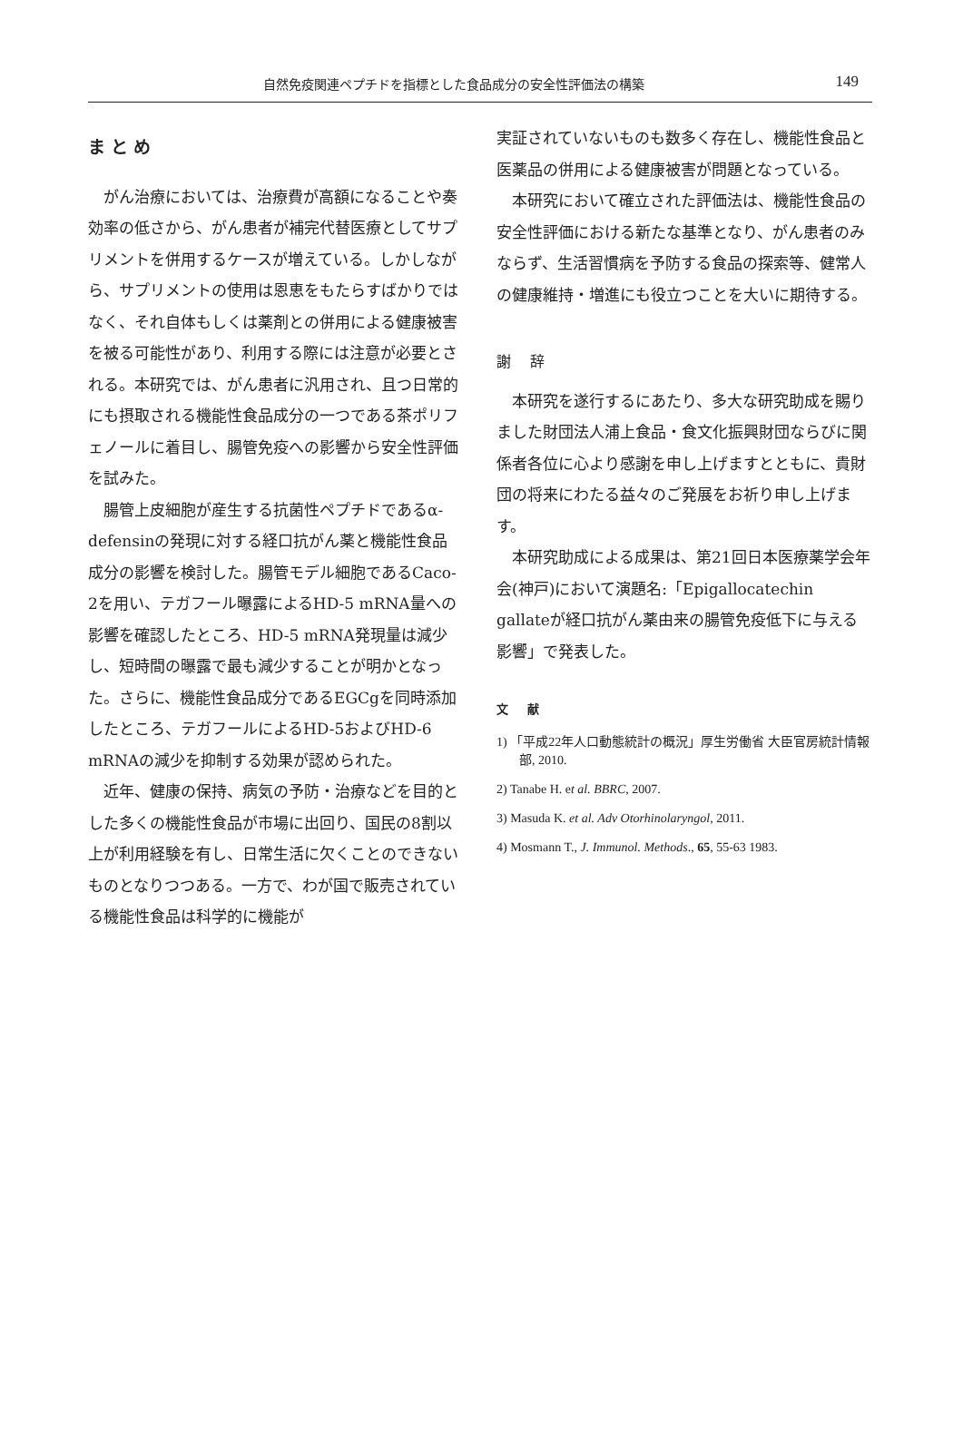自然免疫関連ペプチドを指標とした食品成分の安全性評価法の構築 149
まとめ
がん治療においては、治療費が高額になることや奏効率の低さから、がん患者が補完代替医療としてサプリメントを併用するケースが増えている。しかしながら、サプリメントの使用は恩恵をもたらすばかりではなく、それ自体もしくは薬剤との併用による健康被害を被る可能性があり、利用する際には注意が必要とされる。本研究では、がん患者に汎用され、且つ日常的にも摂取される機能性食品成分の一つである茶ポリフェノールに着目し、腸管免疫への影響から安全性評価を試みた。
腸管上皮細胞が産生する抗菌性ペプチドであるα-defensinの発現に対する経口抗がん薬と機能性食品成分の影響を検討した。腸管モデル細胞であるCaco-2を用い、テガフール曝露によるHD-5 mRNA量への影響を確認したところ、HD-5 mRNA発現量は減少し、短時間の曝露で最も減少することが明かとなった。さらに、機能性食品成分であるEGCgを同時添加したところ、テガフールによるHD-5およびHD-6 mRNAの減少を抑制する効果が認められた。
近年、健康の保持、病気の予防・治療などを目的とした多くの機能性食品が市場に出回り、国民の8割以上が利用経験を有し、日常生活に欠くことのできないものとなりつつある。一方で、わが国で販売されている機能性食品は科学的に機能が
実証されていないものも数多く存在し、機能性食品と医薬品の併用による健康被害が問題となっている。
本研究において確立された評価法は、機能性食品の安全性評価における新たな基準となり、がん患者のみならず、生活習慣病を予防する食品の探索等、健常人の健康維持・増進にも役立つことを大いに期待する。
謝 辞
本研究を遂行するにあたり、多大な研究助成を賜りました財団法人浦上食品・食文化振興財団ならびに関係者各位に心より感謝を申し上げますとともに、貴財団の将来にわたる益々のご発展をお祈り申し上げます。
本研究助成による成果は、第21回日本医療薬学会年会(神戸)において演題名:「Epigallocatechin gallateが経口抗がん薬由来の腸管免疫低下に与える影響」で発表した。
文 献
1) 「平成22年人口動態統計の概況」厚生労働省 大臣官房統計情報部, 2010.
2) Tanabe H. et al. BBRC, 2007.
3) Masuda K. et al. Adv Otorhinolaryngol, 2011.
4) Mosmann T., J. Immunol. Methods., 65, 55-63 1983.